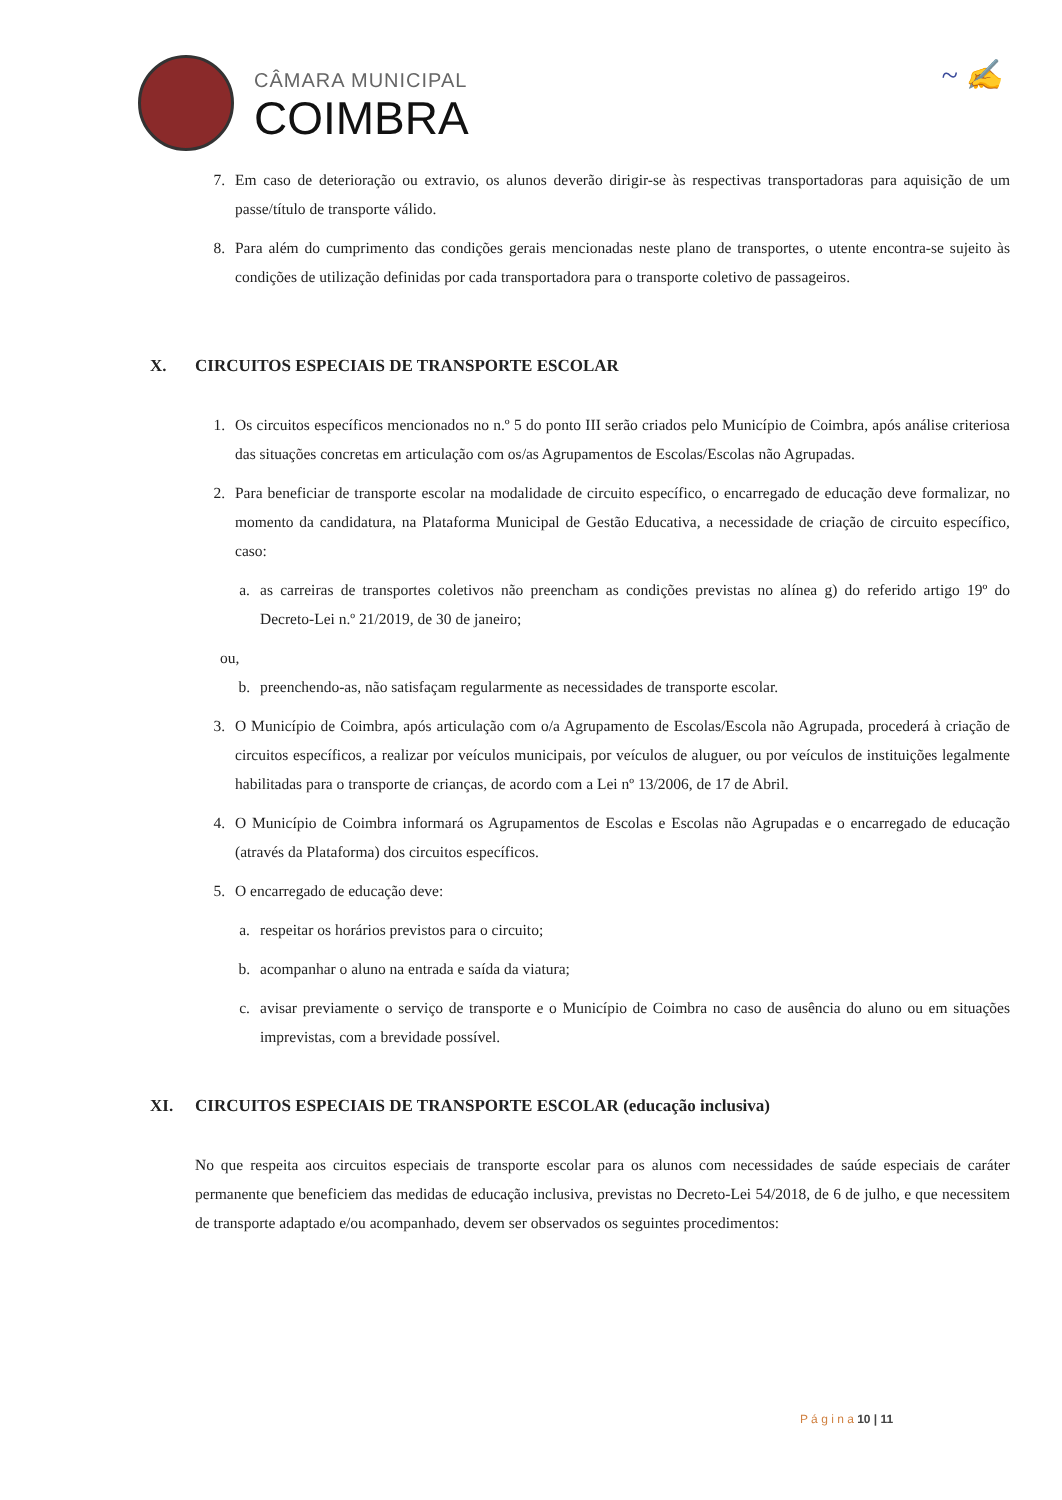CÂMARA MUNICIPAL
COIMBRA
~ ✍
7. Em caso de deterioração ou extravio, os alunos deverão dirigir-se às respectivas transportadoras para aquisição de um passe/título de transporte válido.
8. Para além do cumprimento das condições gerais mencionadas neste plano de transportes, o utente encontra-se sujeito às condições de utilização definidas por cada transportadora para o transporte coletivo de passageiros.
X. CIRCUITOS ESPECIAIS DE TRANSPORTE ESCOLAR
1. Os circuitos específicos mencionados no n.º 5 do ponto III serão criados pelo Município de Coimbra, após análise criteriosa das situações concretas em articulação com os/as Agrupamentos de Escolas/Escolas não Agrupadas.
2. Para beneficiar de transporte escolar na modalidade de circuito específico, o encarregado de educação deve formalizar, no momento da candidatura, na Plataforma Municipal de Gestão Educativa, a necessidade de criação de circuito específico, caso:
a. as carreiras de transportes coletivos não preencham as condições previstas no alínea g) do referido artigo 19º do Decreto-Lei n.º 21/2019, de 30 de janeiro;
ou,
b. preenchendo-as, não satisfaçam regularmente as necessidades de transporte escolar.
3. O Município de Coimbra, após articulação com o/a Agrupamento de Escolas/Escola não Agrupada, procederá à criação de circuitos específicos, a realizar por veículos municipais, por veículos de aluguer, ou por veículos de instituições legalmente habilitadas para o transporte de crianças, de acordo com a Lei nº 13/2006, de 17 de Abril.
4. O Município de Coimbra informará os Agrupamentos de Escolas e Escolas não Agrupadas e o encarregado de educação (através da Plataforma) dos circuitos específicos.
5. O encarregado de educação deve:
a. respeitar os horários previstos para o circuito;
b. acompanhar o aluno na entrada e saída da viatura;
c. avisar previamente o serviço de transporte e o Município de Coimbra no caso de ausência do aluno ou em situações imprevistas, com a brevidade possível.
XI. CIRCUITOS ESPECIAIS DE TRANSPORTE ESCOLAR (educação inclusiva)
No que respeita aos circuitos especiais de transporte escolar para os alunos com necessidades de saúde especiais de caráter permanente que beneficiem das medidas de educação inclusiva, previstas no Decreto-Lei 54/2018, de 6 de julho, e que necessitem de transporte adaptado e/ou acompanhado, devem ser observados os seguintes procedimentos:
P á g i n a 10 | 11